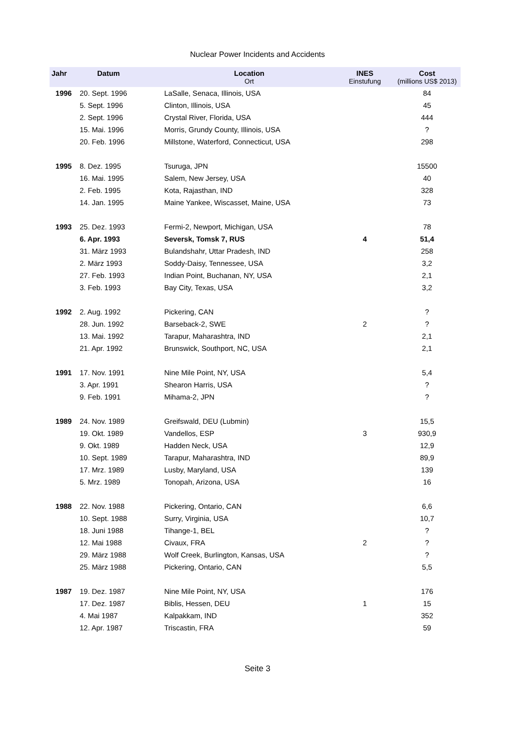Nuclear Power Incidents and Accidents
| Jahr | Datum | Location Ort | INES Einstufung | Cost (millions US$ 2013) |
| --- | --- | --- | --- | --- |
| 1996 | 20. Sept. 1996 | LaSalle, Senaca, Illinois, USA | | 84 |
| | 5. Sept. 1996 | Clinton, Illinois, USA | | 45 |
| | 2. Sept. 1996 | Crystal River, Florida, USA | | 444 |
| | 15. Mai. 1996 | Morris, Grundy County, Illinois, USA | | ? |
| | 20. Feb. 1996 | Millstone, Waterford, Connecticut, USA | | 298 |
| 1995 | 8. Dez. 1995 | Tsuruga, JPN | | 15500 |
| | 16. Mai. 1995 | Salem, New Jersey, USA | | 40 |
| | 2. Feb. 1995 | Kota, Rajasthan, IND | | 328 |
| | 14. Jan. 1995 | Maine Yankee, Wiscasset, Maine, USA | | 73 |
| 1993 | 25. Dez. 1993 | Fermi-2, Newport, Michigan, USA | | 78 |
| | 6. Apr. 1993 | Seversk, Tomsk 7, RUS | 4 | 51,4 |
| | 31. März 1993 | Bulandshahr, Uttar Pradesh, IND | | 258 |
| | 2. März 1993 | Soddy-Daisy, Tennessee, USA | | 3,2 |
| | 27. Feb. 1993 | Indian Point, Buchanan, NY, USA | | 2,1 |
| | 3. Feb. 1993 | Bay City, Texas, USA | | 3,2 |
| 1992 | 2. Aug. 1992 | Pickering, CAN | | ? |
| | 28. Jun. 1992 | Barseback-2, SWE | 2 | ? |
| | 13. Mai. 1992 | Tarapur, Maharashtra, IND | | 2,1 |
| | 21. Apr. 1992 | Brunswick, Southport, NC, USA | | 2,1 |
| 1991 | 17. Nov. 1991 | Nine Mile Point, NY, USA | | 5,4 |
| | 3. Apr. 1991 | Shearon Harris, USA | | ? |
| | 9. Feb. 1991 | Mihama-2, JPN | | ? |
| 1989 | 24. Nov. 1989 | Greifswald, DEU (Lubmin) | | 15,5 |
| | 19. Okt. 1989 | Vandellos, ESP | 3 | 930,9 |
| | 9. Okt. 1989 | Hadden Neck, USA | | 12,9 |
| | 10. Sept. 1989 | Tarapur, Maharashtra, IND | | 89,9 |
| | 17. Mrz. 1989 | Lusby, Maryland, USA | | 139 |
| | 5. Mrz. 1989 | Tonopah, Arizona, USA | | 16 |
| 1988 | 22. Nov. 1988 | Pickering, Ontario, CAN | | 6,6 |
| | 10. Sept. 1988 | Surry, Virginia, USA | | 10,7 |
| | 18. Juni 1988 | Tihange-1, BEL | | ? |
| | 12. Mai 1988 | Civaux, FRA | 2 | ? |
| | 29. März 1988 | Wolf Creek, Burlington, Kansas, USA | | ? |
| | 25. März 1988 | Pickering, Ontario, CAN | | 5,5 |
| 1987 | 19. Dez. 1987 | Nine Mile Point, NY, USA | | 176 |
| | 17. Dez. 1987 | Biblis, Hessen, DEU | 1 | 15 |
| | 4. Mai 1987 | Kalpakkam, IND | | 352 |
| | 12. Apr. 1987 | Triscastin, FRA | | 59 |
Seite 3